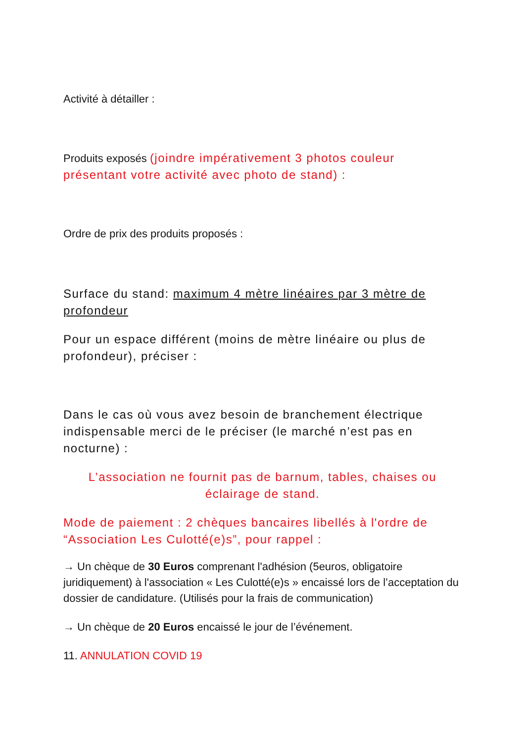Activité à détailler :
Produits exposés (joindre impérativement 3 photos couleur présentant votre activité avec photo de stand) :
Ordre de prix des produits proposés :
Surface du stand: maximum 4 mètre linéaires par 3 mètre de profondeur
Pour un espace différent (moins de mètre linéaire ou plus de profondeur), préciser :
Dans le cas où vous avez besoin de branchement électrique indispensable merci de le préciser (le marché n’est pas en nocturne) :
L’association ne fournit pas de barnum, tables, chaises ou éclairage de stand.
Mode de paiement : 2 chèques bancaires libellés à l'ordre de “Association Les Culotté(e)s”, pour rappel :
→ Un chèque de 30 Euros comprenant l'adhésion (5euros, obligatoire juridiquement) à l'association « Les Culotté(e)s » encaissé lors de l’acceptation du dossier de candidature. (Utilisés pour la frais de communication)
→ Un chèque de 20 Euros encaissé le jour de l’événement.
11. ANNULATION COVID 19